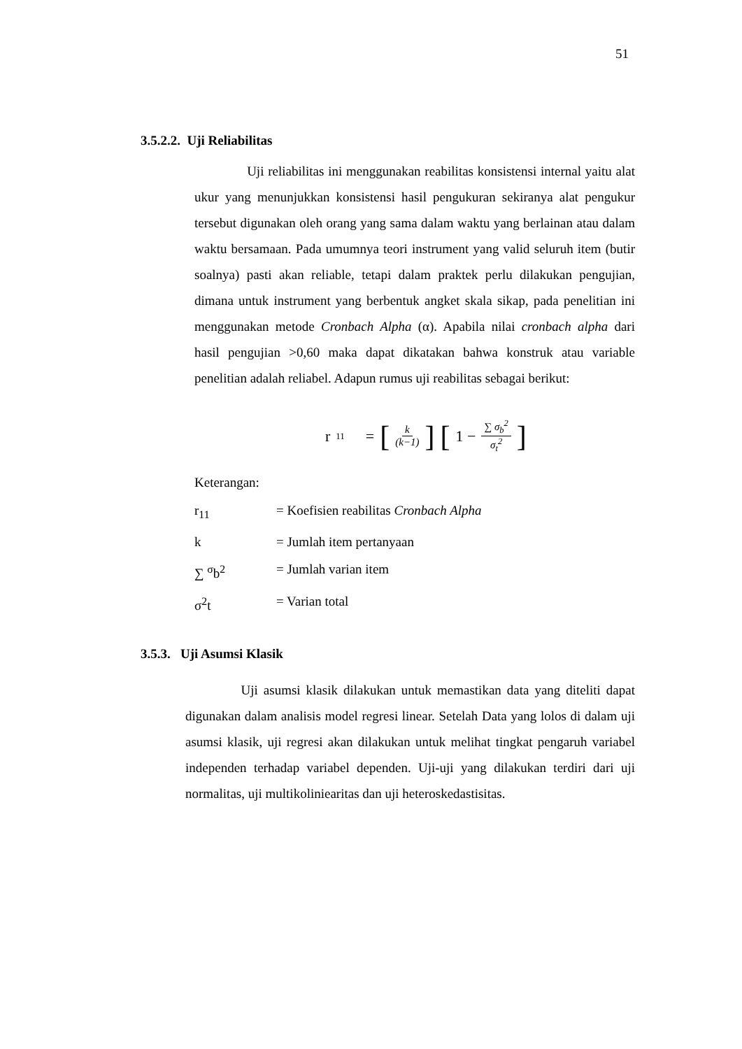51
3.5.2.2. Uji Reliabilitas
Uji reliabilitas ini menggunakan reabilitas konsistensi internal yaitu alat ukur yang menunjukkan konsistensi hasil pengukuran sekiranya alat pengukur tersebut digunakan oleh orang yang sama dalam waktu yang berlainan atau dalam waktu bersamaan. Pada umumnya teori instrument yang valid seluruh item (butir soalnya) pasti akan reliable, tetapi dalam praktek perlu dilakukan pengujian, dimana untuk instrument yang berbentuk angket skala sikap, pada penelitian ini menggunakan metode Cronbach Alpha (α). Apabila nilai cronbach alpha dari hasil pengujian >0,60 maka dapat dikatakan bahwa konstruk atau variable penelitian adalah reliabel. Adapun rumus uji reabilitas sebagai berikut:
r<sub>11</sub> = [k (k−1)] [1 − ∑ σ<sub>b</sub><sup>2</sup> σ<sub>t</sub><sup>2</sup>]
Keterangan:
r<sub>11</sub> = Koefisien reabilitas Cronbach Alpha
k = Jumlah item pertanyaan
∑ <sup>σ</sup>b<sup>2</sup> = Jumlah varian item
σ<sup>2</sup>t = Varian total
3.5.3. Uji Asumsi Klasik
Uji asumsi klasik dilakukan untuk memastikan data yang diteliti dapat digunakan dalam analisis model regresi linear. Setelah Data yang lolos di dalam uji asumsi klasik, uji regresi akan dilakukan untuk melihat tingkat pengaruh variabel independen terhadap variabel dependen. Uji-uji yang dilakukan terdiri dari uji normalitas, uji multikoliniearitas dan uji heteroskedastisitas.